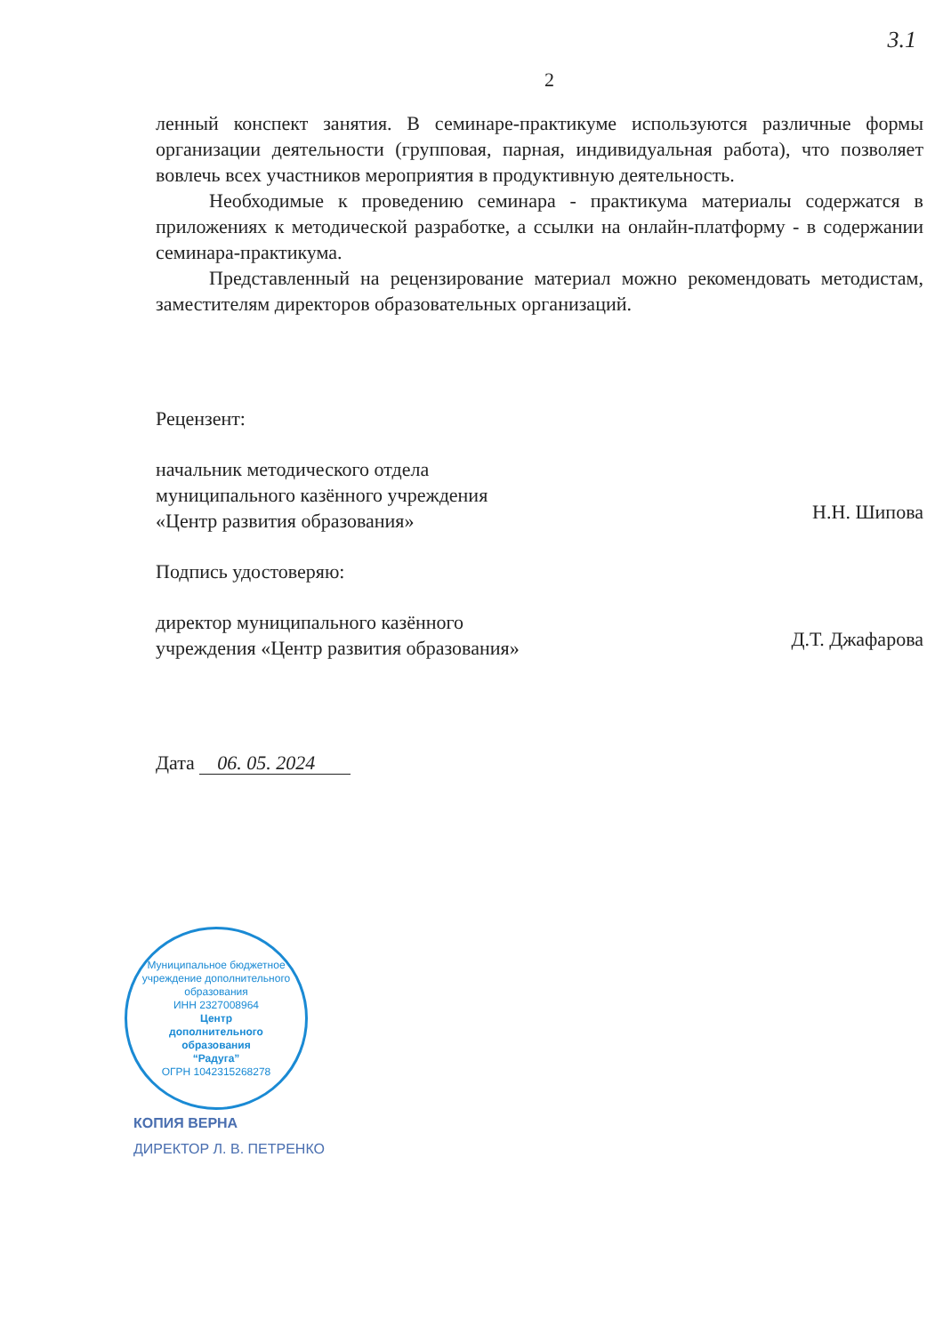3.1
2
ленный конспект занятия. В семинаре-практикуме используются различные формы организации деятельности (групповая, парная, индивидуальная работа), что позволяет вовлечь всех участников мероприятия в продуктивную деятельность.
Необходимые к проведению семинара - практикума материалы содержатся в приложениях к методической разработке, а ссылки на онлайн-платформу - в содержании семинара-практикума.
Представленный на рецензирование материал можно рекомендовать методистам, заместителям директоров образовательных организаций.
Рецензент:
начальник методического отдела
муниципального казённого учреждения
«Центр развития образования»
Н.Н. Шипова
Подпись удостоверяю:
директор муниципального казённого
учреждения «Центр развития образования»
Д.Т. Джафарова
Дата 06. 05. 2024
Муниципальное бюджетное учреждение дополнительного образования
ИНН 2327008964
Центр
дополнительного
образования
“Радуга”
ОГРН 1042315268278
КОПИЯ ВЕРНА
ДИРЕКТОР Л. В. ПЕТРЕНКО